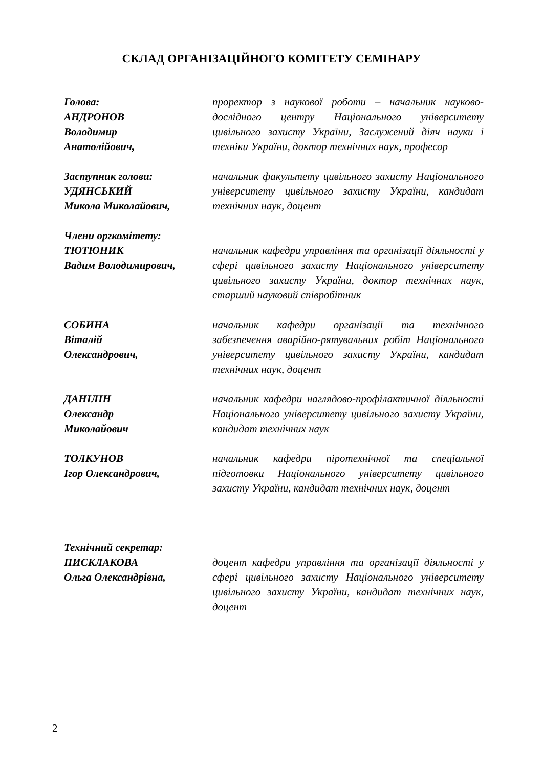СКЛАД ОРГАНІЗАЦІЙНОГО КОМІТЕТУ СЕМІНАРУ
Голова:
АНДРОНОВ
Володимир
Анатолійович,
проректор з наукової роботи – начальник науково-дослідного центру Національного університету цивільного захисту України, Заслужений діяч науки і техніки України, доктор технічних наук, професор
Заступник голови:
УДЯНСЬКИЙ
Микола Миколайович,
начальник факультету цивільного захисту Національного університету цивільного захисту України, кандидат технічних наук, доцент
Члени оргкомітету:
ТЮТЮНИК
Вадим Володимирович,
начальник кафедри управління та організації діяльності у сфері цивільного захисту Національного університету цивільного захисту України, доктор технічних наук, старший науковий співробітник
СОБИНА
Віталій
Олександрович,
начальник кафедри організації та технічного забезпечення аварійно-рятувальних робіт Національного університету цивільного захисту України, кандидат технічних наук, доцент
ДАНІЛІН
Олександр
Миколайович
начальник кафедри наглядово-профілактичної діяльності Національного університету цивільного захисту України, кандидат технічних наук
ТОЛКУНОВ
Ігор Олександрович,
начальник кафедри піротехнічної та спеціальної підготовки Національного університету цивільного захисту України, кандидат технічних наук, доцент
Технічний секретар:
ПИСКЛАКОВА
Ольга Олександрівна,
доцент кафедри управління та організації діяльності у сфері цивільного захисту Національного університету цивільного захисту України, кандидат технічних наук, доцент
2